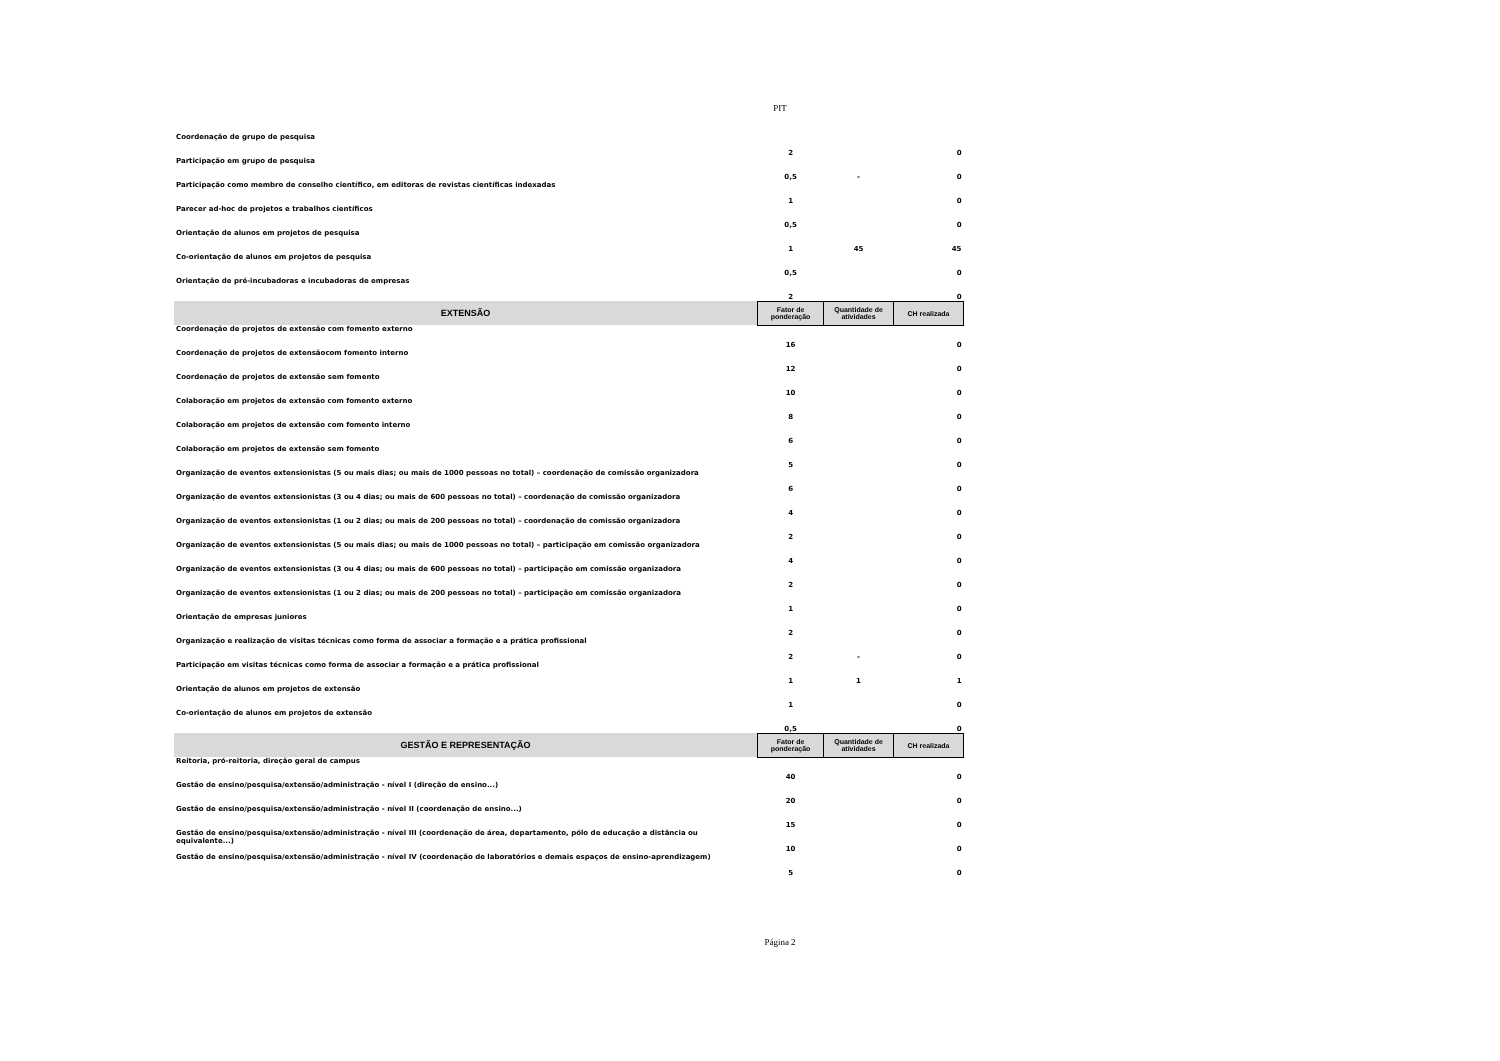PIT
| Coordenação de grupo de pesquisa | 2 | | 0 |
| Participação em grupo de pesquisa | 0,5 | - | 0 |
| Participação como membro de conselho científico, em editoras de revistas científicas indexadas | 1 | | 0 |
| Parecer ad-hoc de projetos e trabalhos científicos | 0,5 | | 0 |
| Orientação de alunos em projetos de pesquisa | 1 | 45 | 45 |
| Co-orientação de alunos em projetos de pesquisa | 0,5 | | 0 |
| Orientação de pré-incubadoras e incubadoras de empresas | 2 | | 0 |
| EXTENSÃO | Fator de ponderação | Quantidade de atividades | CH realizada |
| Coordenação de projetos de extensão com fomento externo | 16 | | 0 |
| Coordenação de projetos de extensãocom fomento interno | 12 | | 0 |
| Coordenação de projetos de extensão sem fomento | 10 | | 0 |
| Colaboração em projetos de extensão com fomento externo | 8 | | 0 |
| Colaboração em projetos de extensão com fomento interno | 6 | | 0 |
| Colaboração em projetos de extensão sem fomento | 5 | | 0 |
| Organização de eventos extensionistas (5 ou mais dias; ou mais de 1000 pessoas no total) – coordenação de comissão organizadora | 6 | | 0 |
| Organização de eventos extensionistas (3 ou 4 dias; ou mais de 600 pessoas no total) – coordenação de comissão organizadora | 4 | | 0 |
| Organização de eventos extensionistas (1 ou 2 dias; ou mais de 200 pessoas no total) – coordenação de comissão organizadora | 2 | | 0 |
| Organização de eventos extensionistas (5 ou mais dias; ou mais de 1000 pessoas no total) – participação em comissão organizadora | 4 | | 0 |
| Organização de eventos extensionistas (3 ou 4 dias; ou mais de 600 pessoas no total) – participação em comissão organizadora | 2 | | 0 |
| Organização de eventos extensionistas (1 ou 2 dias; ou mais de 200 pessoas no total) – participação em comissão organizadora | 1 | | 0 |
| Orientação de empresas juniores | 2 | | 0 |
| Organização e realização de visitas técnicas como forma de associar a formação e a prática profissional | 2 | - | 0 |
| Participação em visitas técnicas como forma de associar a formação e a prática profissional | 1 | 1 | 1 |
| Orientação de alunos em projetos de extensão | 1 | | 0 |
| Co-orientação de alunos em projetos de extensão | 0,5 | | 0 |
| GESTÃO E REPRESENTAÇÃO | Fator de ponderação | Quantidade de atividades | CH realizada |
| Reitoria, pró-reitoria, direção geral de campus | 40 | | 0 |
| Gestão de ensino/pesquisa/extensão/administração - nível I (direção de ensino...) | 20 | | 0 |
| Gestão de ensino/pesquisa/extensão/administração - nível II (coordenação de ensino...) | 15 | | 0 |
| Gestão de ensino/pesquisa/extensão/administração - nível III (coordenação de área, departamento, pólo de educação a distância ou equivalente...) | 10 | | 0 |
| Gestão de ensino/pesquisa/extensão/administração - nível IV (coordenação de laboratórios e demais espaços de ensino-aprendizagem) | 5 | | 0 |
Página 2